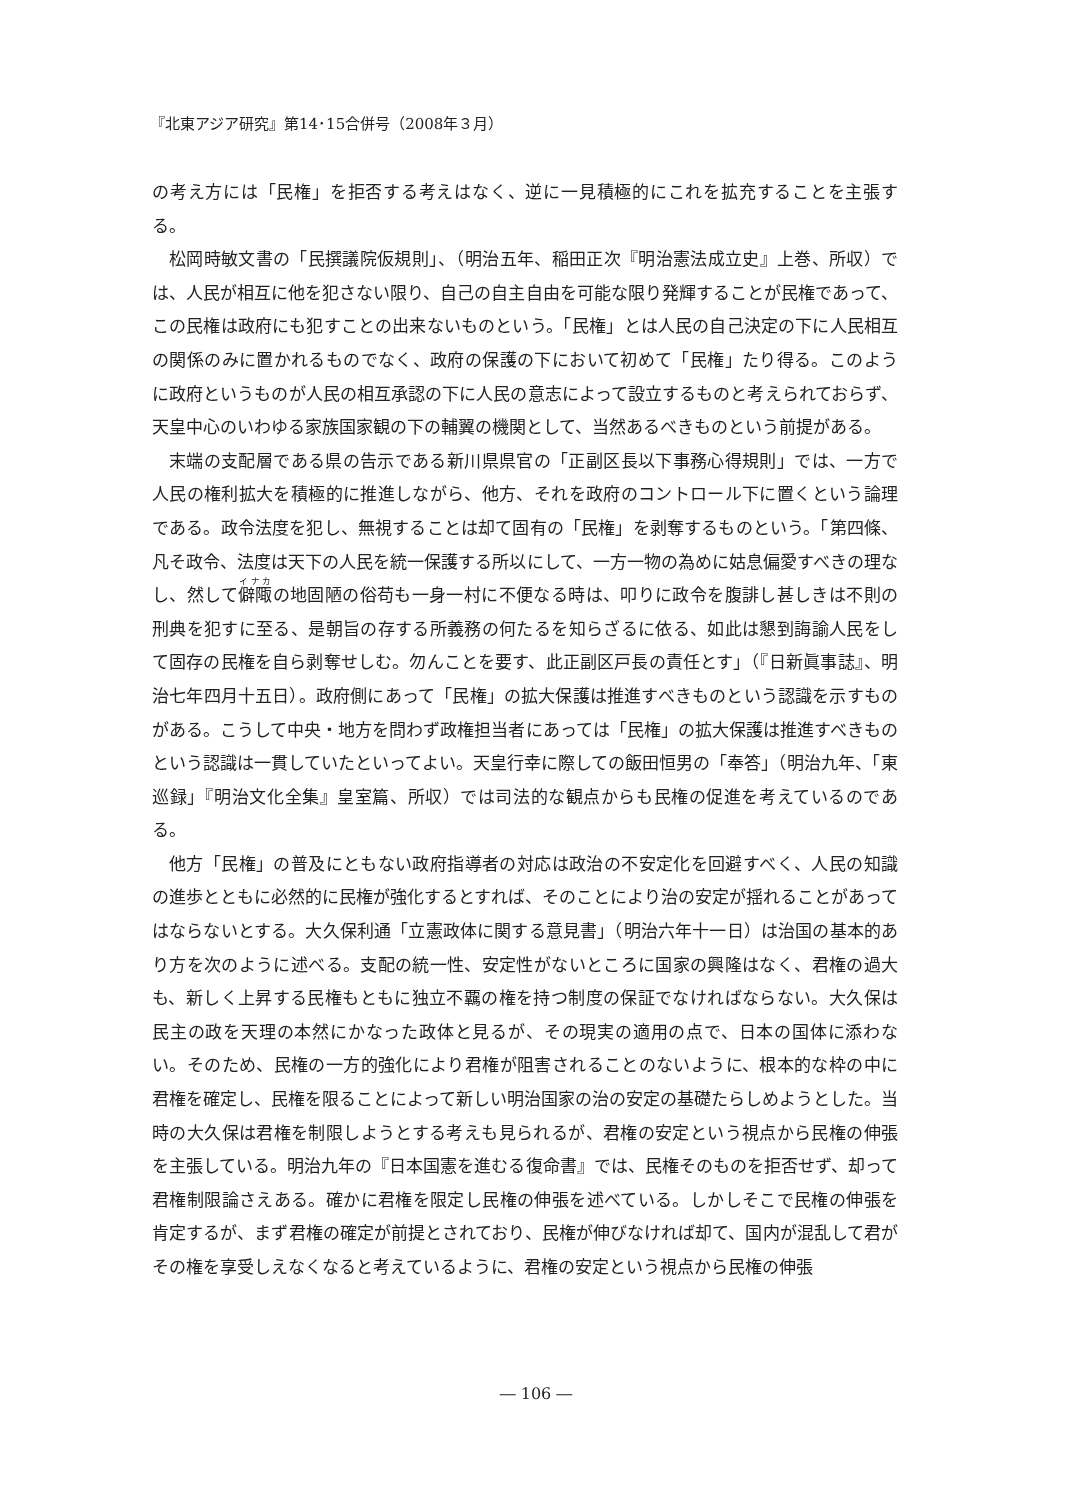『北東アジア研究』第14･15合併号（2008年３月）
の考え方には「民権」を拒否する考えはなく、逆に一見積極的にこれを拡充することを主張する。
松岡時敏文書の「民撰議院仮規則」、（明治五年、稲田正次『明治憲法成立史』上巻、所収）では、人民が相互に他を犯さない限り、自己の自主自由を可能な限り発輝することが民権であって、この民権は政府にも犯すことの出来ないものという。「民権」とは人民の自己決定の下に人民相互の関係のみに置かれるものでなく、政府の保護の下において初めて「民権」たり得る。このように政府というものが人民の相互承認の下に人民の意志によって設立するものと考えられておらず、天皇中心のいわゆる家族国家観の下の輔翼の機関として、当然あるべきものという前提がある。
末端の支配層である県の告示である新川県県官の「正副区長以下事務心得規則」では、一方で人民の権利拡大を積極的に推進しながら、他方、それを政府のコントロール下に置くという論理である。政令法度を犯し、無視することは却て固有の「民権」を剥奪するものという。「第四條、凡そ政令、法度は天下の人民を統一保護する所以にして、一方一物の為めに姑息偏愛すべきの理なし、然して僻陬の地固陋の俗苟も一身一村に不便なる時は、叩りに政令を腹誹し甚しきは不則の刑典を犯すに至る、是朝旨の存する所義務の何たるを知らざるに依る、如此は懇到誨諭人民をして固存の民権を自ら剥奪せしむ。勿んことを要す、此正副区戸長の責任とす」（『日新眞事誌』、明治七年四月十五日）。政府側にあって「民権」の拡大保護は推進すべきものという認識を示すものがある。こうして中央・地方を問わず政権担当者にあっては「民権」の拡大保護は推進すべきものという認識は一貫していたといってよい。天皇行幸に際しての飯田恒男の「奉答」（明治九年、「東巡録」『明治文化全集』皇室篇、所収）では司法的な観点からも民権の促進を考えているのである。
他方「民権」の普及にともない政府指導者の対応は政治の不安定化を回避すべく、人民の知識の進歩とともに必然的に民権が強化するとすれば、そのことにより治の安定が揺れることがあってはならないとする。大久保利通「立憲政体に関する意見書」（明治六年十一日）は治国の基本的あり方を次のように述べる。支配の統一性、安定性がないところに国家の興隆はなく、君権の過大も、新しく上昇する民権もともに独立不覊の権を持つ制度の保証でなければならない。大久保は民主の政を天理の本然にかなった政体と見るが、その現実の適用の点で、日本の国体に添わない。そのため、民権の一方的強化により君権が阻害されることのないように、根本的な枠の中に君権を確定し、民権を限ることによって新しい明治国家の治の安定の基礎たらしめようとした。当時の大久保は君権を制限しようとする考えも見られるが、君権の安定という視点から民権の伸張を主張している。明治九年の『日本国憲を進むる復命書』では、民権そのものを拒否せず、却って君権制限論さえある。確かに君権を限定し民権の伸張を述べている。しかしそこで民権の伸張を肯定するが、まず君権の確定が前提とされており、民権が伸びなければ却て、国内が混乱して君がその権を享受しえなくなると考えているように、君権の安定という視点から民権の伸張
― 106 ―